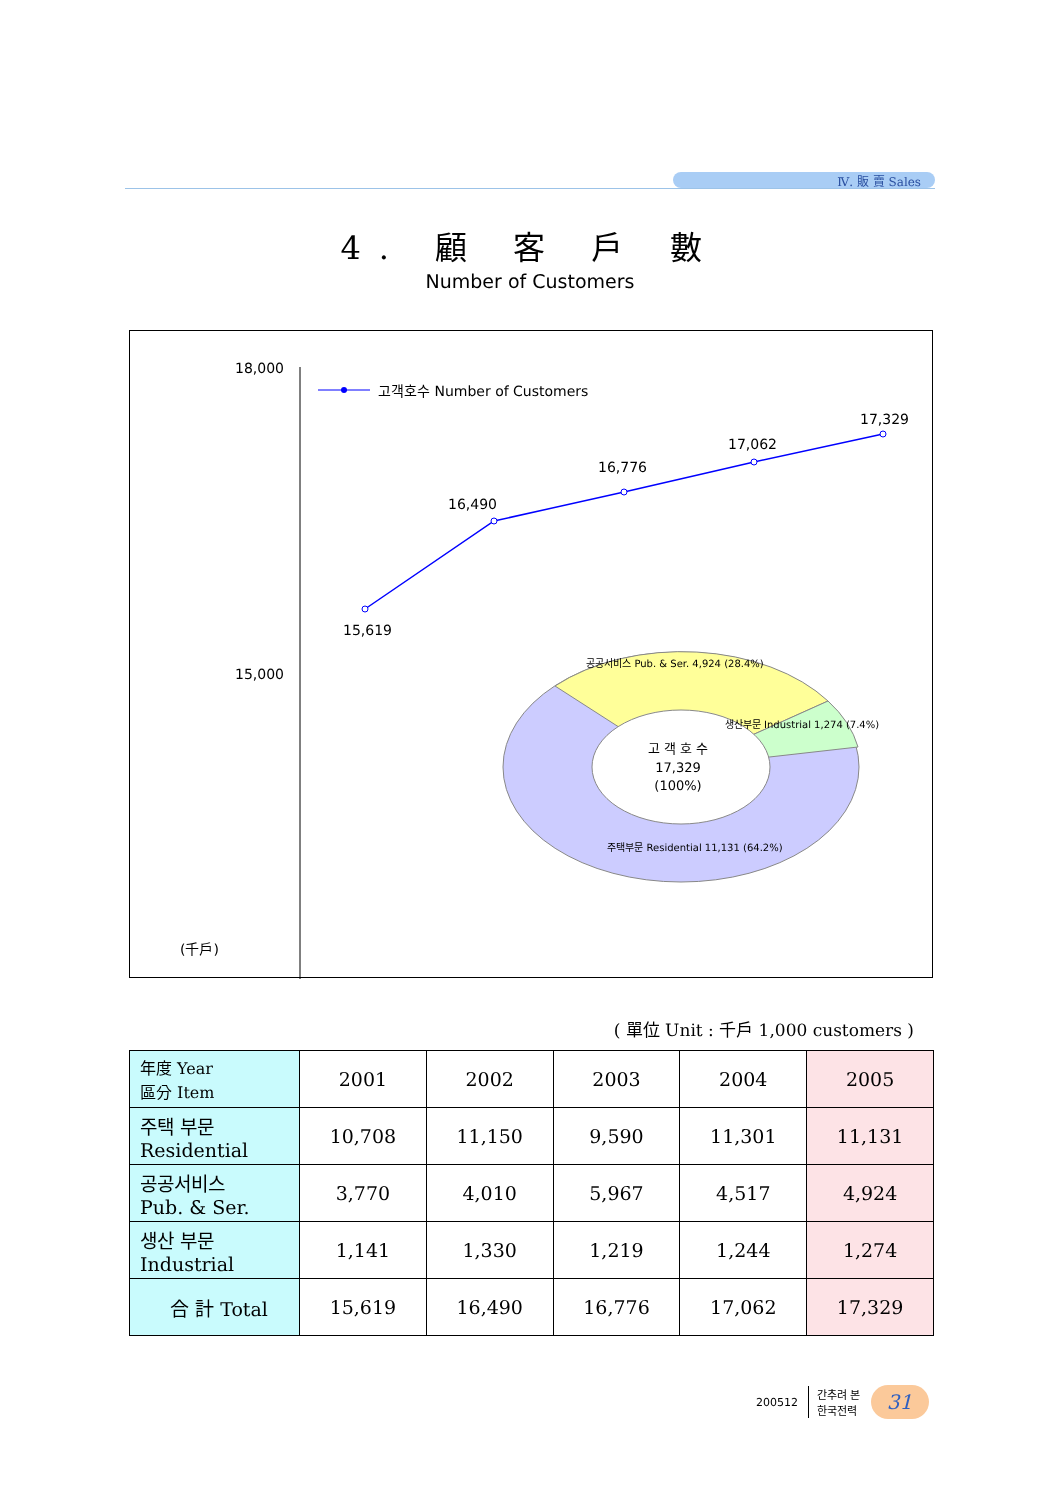Ⅳ. 販 賣 Sales
4. 顧 客 戶 數
Number of Customers
18,000
15,000
(千戶)
고객호수 Number of Customers
15,619
16,490
16,776
17,062
17,329
공공서비스 Pub. & Ser. 4,924 (28.4%)
생산부문 Industrial 1,274 (7.4%)
주택부문 Residential 11,131 (64.2%)
고 객 호 수
17,329
(100%)
( 單位 Unit : 千戶 1,000 customers )
| 年度 Year 區分 Item | 2001 | 2002 | 2003 | 2004 | 2005 |
| --- | --- | --- | --- | --- | --- |
| 주택 부문 Residential | 10,708 | 11,150 | 9,590 | 11,301 | 11,131 |
| 공공서비스 Pub. & Ser. | 3,770 | 4,010 | 5,967 | 4,517 | 4,924 |
| 생산 부문 Industrial | 1,141 | 1,330 | 1,219 | 1,244 | 1,274 |
| 合 計 Total | 15,619 | 16,490 | 16,776 | 17,062 | 17,329 |
200512 간추려 본
한국전력
31